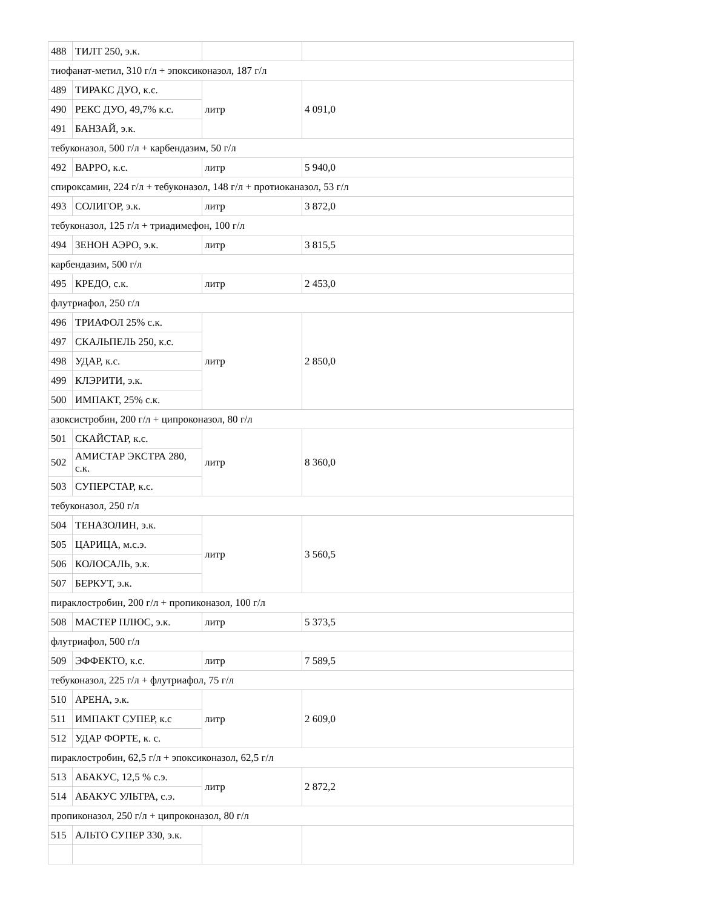| 488 | ТИЛТ 250, э.к. | | |
| тиофанат-метил, 310 г/л + эпоксиконазол, 187 г/л | | | |
| 489 | ТИРАКС ДУО, к.с. | литр | 4 091,0 |
| 490 | РЕКС ДУО, 49,7% к.с. | | |
| 491 | БАНЗАЙ, э.к. | | |
| тебуконазол, 500 г/л + карбендазим, 50 г/л | | | |
| 492 | ВАРРО, к.с. | литр | 5 940,0 |
| спироксамин, 224 г/л + тебуконазол, 148 г/л + протиоканазол, 53 г/л | | | |
| 493 | СОЛИГОР, э.к. | литр | 3 872,0 |
| тебуконазол, 125 г/л + триадимефон, 100 г/л | | | |
| 494 | ЗЕНОН АЭРО, э.к. | литр | 3 815,5 |
| карбендазим, 500 г/л | | | |
| 495 | КРЕДО, с.к. | литр | 2 453,0 |
| флутриафол, 250 г/л | | | |
| 496 | ТРИАФОЛ 25% с.к. | литр | 2 850,0 |
| 497 | СКАЛЬПЕЛЬ 250, к.с. | | |
| 498 | УДАР, к.с. | | |
| 499 | КЛЭРИТИ, э.к. | | |
| 500 | ИМПАКТ, 25% с.к. | | |
| азоксистробин, 200 г/л + ципроконазол, 80 г/л | | | |
| 501 | СКАЙСТАР, к.с. | литр | 8 360,0 |
| 502 | АМИСТАР ЭКСТРА 280, с.к. | | |
| 503 | СУПЕРСТАР, к.с. | | |
| тебуконазол, 250 г/л | | | |
| 504 | ТЕНАЗОЛИН, э.к. | литр | 3 560,5 |
| 505 | ЦАРИЦА, м.с.э. | | |
| 506 | КОЛОСАЛЬ, э.к. | | |
| 507 | БЕРКУТ, э.к. | | |
| пираклостробин, 200 г/л + пропиконазол, 100 г/л | | | |
| 508 | МАСТЕР ПЛЮС, э.к. | литр | 5 373,5 |
| флутриафол, 500 г/л | | | |
| 509 | ЭФФЕКТО, к.с. | литр | 7 589,5 |
| тебуконазол, 225 г/л + флутриафол, 75 г/л | | | |
| 510 | АРЕНА, э.к. | литр | 2 609,0 |
| 511 | ИМПАКТ СУПЕР, к.с | | |
| 512 | УДАР ФОРТЕ, к. с. | | |
| пираклостробин, 62,5 г/л + эпоксиконазол, 62,5 г/л | | | |
| 513 | АБАКУС, 12,5 % с.э. | литр | 2 872,2 |
| 514 | АБАКУС УЛЬТРА, с.э. | | |
| пропиконазол, 250 г/л + ципроконазол, 80 г/л | | | |
| 515 | АЛЬТО СУПЕР 330, э.к. | | |